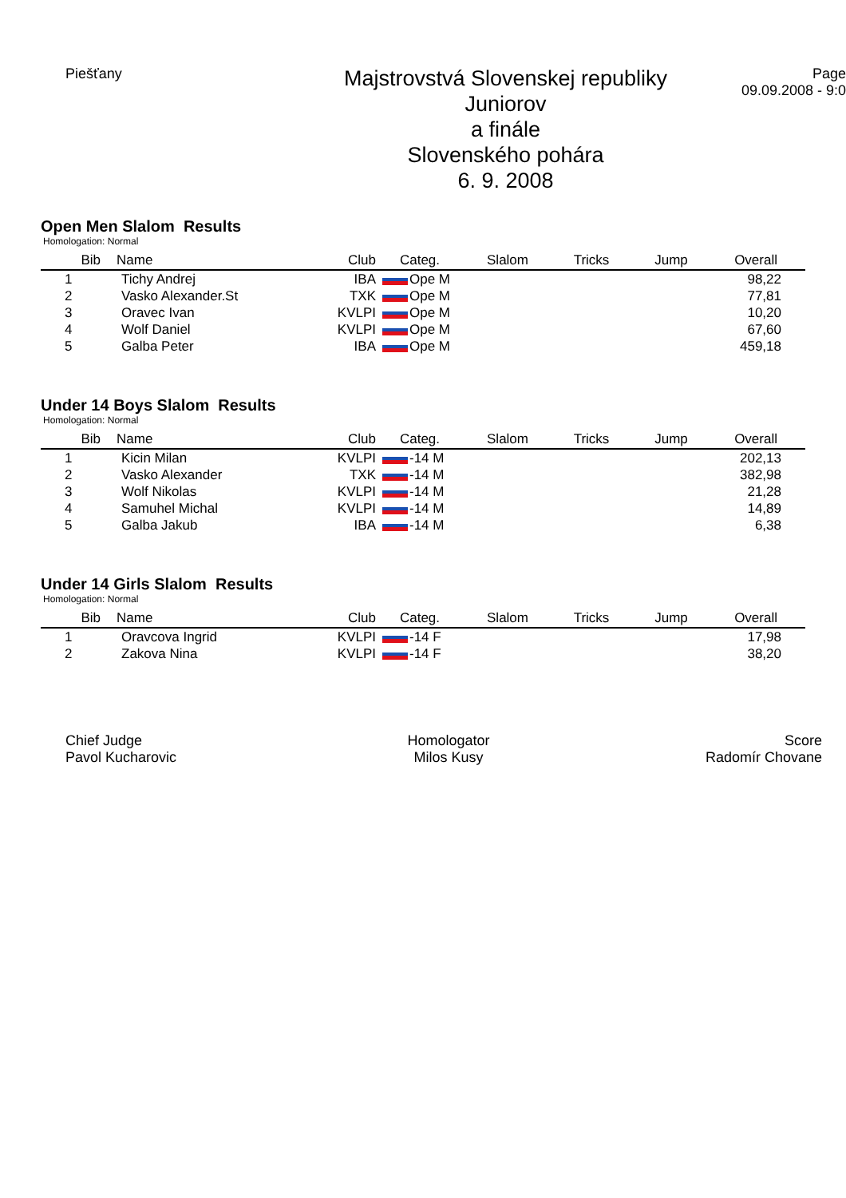Piešťany
Majstrovstvá Slovenskej republiky
Juniorov
a finále
Slovenského pohára
6. 9. 2008
Page
09.09.2008 - 9:0
Open Men Slalom Results
Homologation: Normal
| Bib | Name | Club | Categ. | Slalom | Tricks | Jump | Overall |
| --- | --- | --- | --- | --- | --- | --- | --- |
| 1 | Tichy Andrej | IBA | Ope M | | | | 98,22 |
| 2 | Vasko Alexander.St | TXK | Ope M | | | | 77,81 |
| 3 | Oravec Ivan | KVLPI | Ope M | | | | 10,20 |
| 4 | Wolf Daniel | KVLPI | Ope M | | | | 67,60 |
| 5 | Galba Peter | IBA | Ope M | | | | 459,18 |
Under 14 Boys Slalom Results
Homologation: Normal
| Bib | Name | Club | Categ. | Slalom | Tricks | Jump | Overall |
| --- | --- | --- | --- | --- | --- | --- | --- |
| 1 | Kicin Milan | KVLPI | -14 M | | | | 202,13 |
| 2 | Vasko Alexander | TXK | -14 M | | | | 382,98 |
| 3 | Wolf Nikolas | KVLPI | -14 M | | | | 21,28 |
| 4 | Samuhel Michal | KVLPI | -14 M | | | | 14,89 |
| 5 | Galba Jakub | IBA | -14 M | | | | 6,38 |
Under 14 Girls Slalom Results
Homologation: Normal
| Bib | Name | Club | Categ. | Slalom | Tricks | Jump | Overall |
| --- | --- | --- | --- | --- | --- | --- | --- |
| 1 | Oravcova Ingrid | KVLPI | -14 F | | | | 17,98 |
| 2 | Zakova Nina | KVLPI | -14 F | | | | 38,20 |
Chief Judge
Pavol Kucharovic
Homologator
Milos Kusy
Score
Radomír Chovane